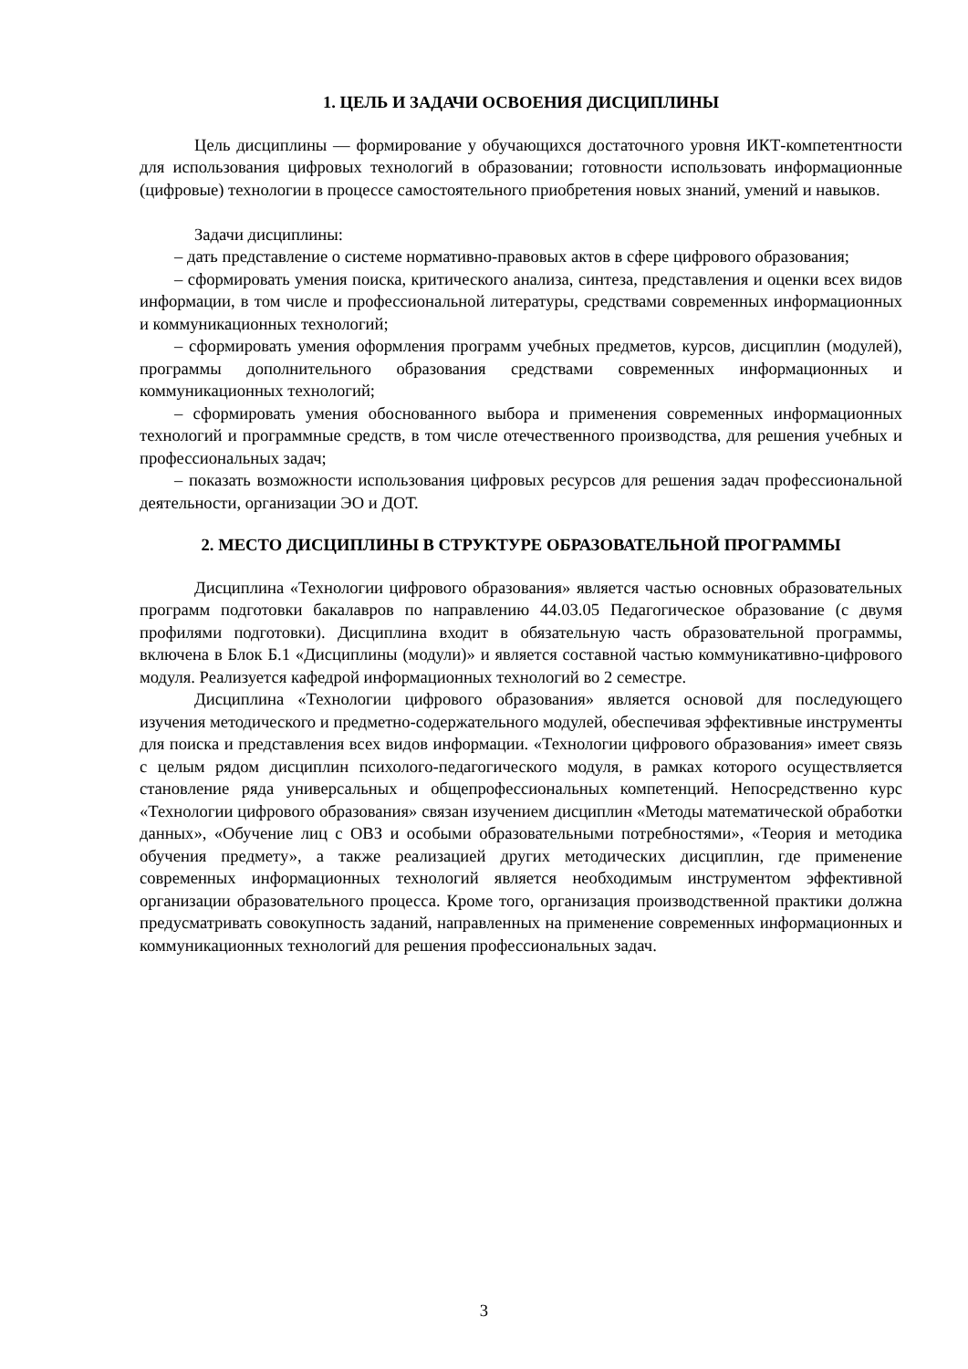1. ЦЕЛЬ И ЗАДАЧИ ОСВОЕНИЯ ДИСЦИПЛИНЫ
Цель дисциплины — формирование у обучающихся достаточного уровня ИКТ-компетентности для использования цифровых технологий в образовании; готовности использовать информационные (цифровые) технологии в процессе самостоятельного приобретения новых знаний, умений и навыков.
Задачи дисциплины:
– дать представление о системе нормативно-правовых актов в сфере цифрового образования;
– сформировать умения поиска, критического анализа, синтеза, представления и оценки всех видов информации, в том числе и профессиональной литературы, средствами современных информационных и коммуникационных технологий;
– сформировать умения оформления программ учебных предметов, курсов, дисциплин (модулей), программы дополнительного образования средствами современных информационных и коммуникационных технологий;
– сформировать умения обоснованного выбора и применения современных информационных технологий и программные средств, в том числе отечественного производства, для решения учебных и профессиональных задач;
– показать возможности использования цифровых ресурсов для решения задач профессиональной деятельности, организации ЭО и ДОТ.
2. МЕСТО ДИСЦИПЛИНЫ В СТРУКТУРЕ ОБРАЗОВАТЕЛЬНОЙ ПРОГРАММЫ
Дисциплина «Технологии цифрового образования» является частью основных образовательных программ подготовки бакалавров по направлению 44.03.05 Педагогическое образование (с двумя профилями подготовки). Дисциплина входит в обязательную часть образовательной программы, включена в Блок Б.1 «Дисциплины (модули)» и является составной частью коммуникативно-цифрового модуля. Реализуется кафедрой информационных технологий во 2 семестре.
Дисциплина «Технологии цифрового образования» является основой для последующего изучения методического и предметно-содержательного модулей, обеспечивая эффективные инструменты для поиска и представления всех видов информации. «Технологии цифрового образования» имеет связь с целым рядом дисциплин психолого-педагогического модуля, в рамках которого осуществляется становление ряда универсальных и общепрофессиональных компетенций. Непосредственно курс «Технологии цифрового образования» связан изучением дисциплин «Методы математической обработки данных», «Обучение лиц с ОВЗ и особыми образовательными потребностями», «Теория и методика обучения предмету», а также реализацией других методических дисциплин, где применение современных информационных технологий является необходимым инструментом эффективной организации образовательного процесса. Кроме того, организация производственной практики должна предусматривать совокупность заданий, направленных на применение современных информационных и коммуникационных технологий для решения профессиональных задач.
3